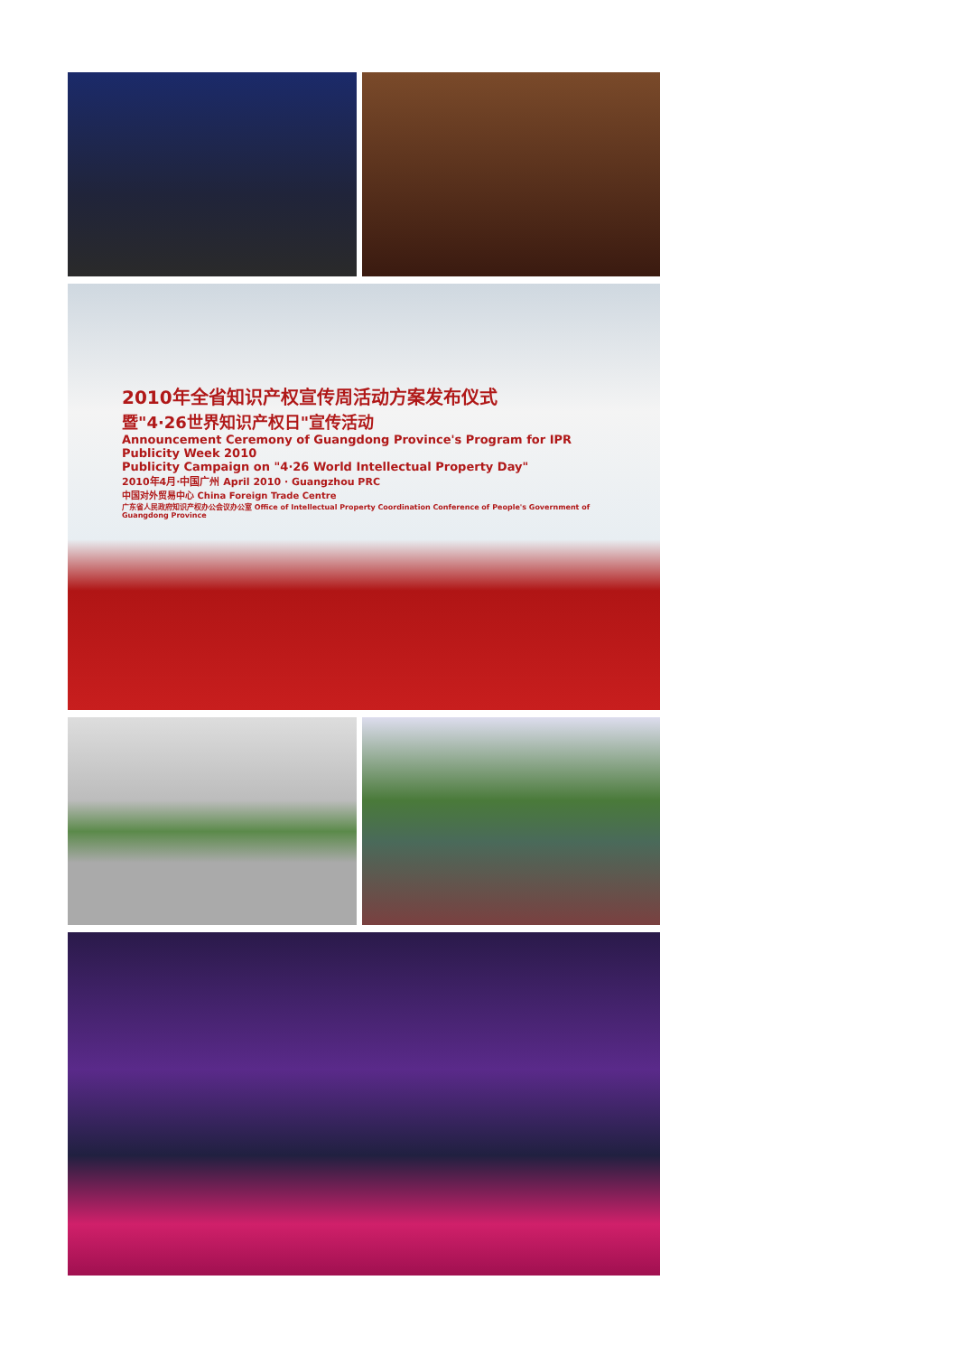2010年全省知识产权宣传周活动方案发布仪式
暨"4·26世界知识产权日"宣传活动
Announcement Ceremony of Guangdong Province's Program for IPR Publicity Week 2010
Publicity Campaign on "4·26 World Intellectual Property Day"
2010年4月·中国广州 April 2010 · Guangzhou PRC
中国对外贸易中心 China Foreign Trade Centre
广东省人民政府知识产权办公会议办公室 Office of Intellectual Property Coordination Conference of People's Government of Guangdong Province